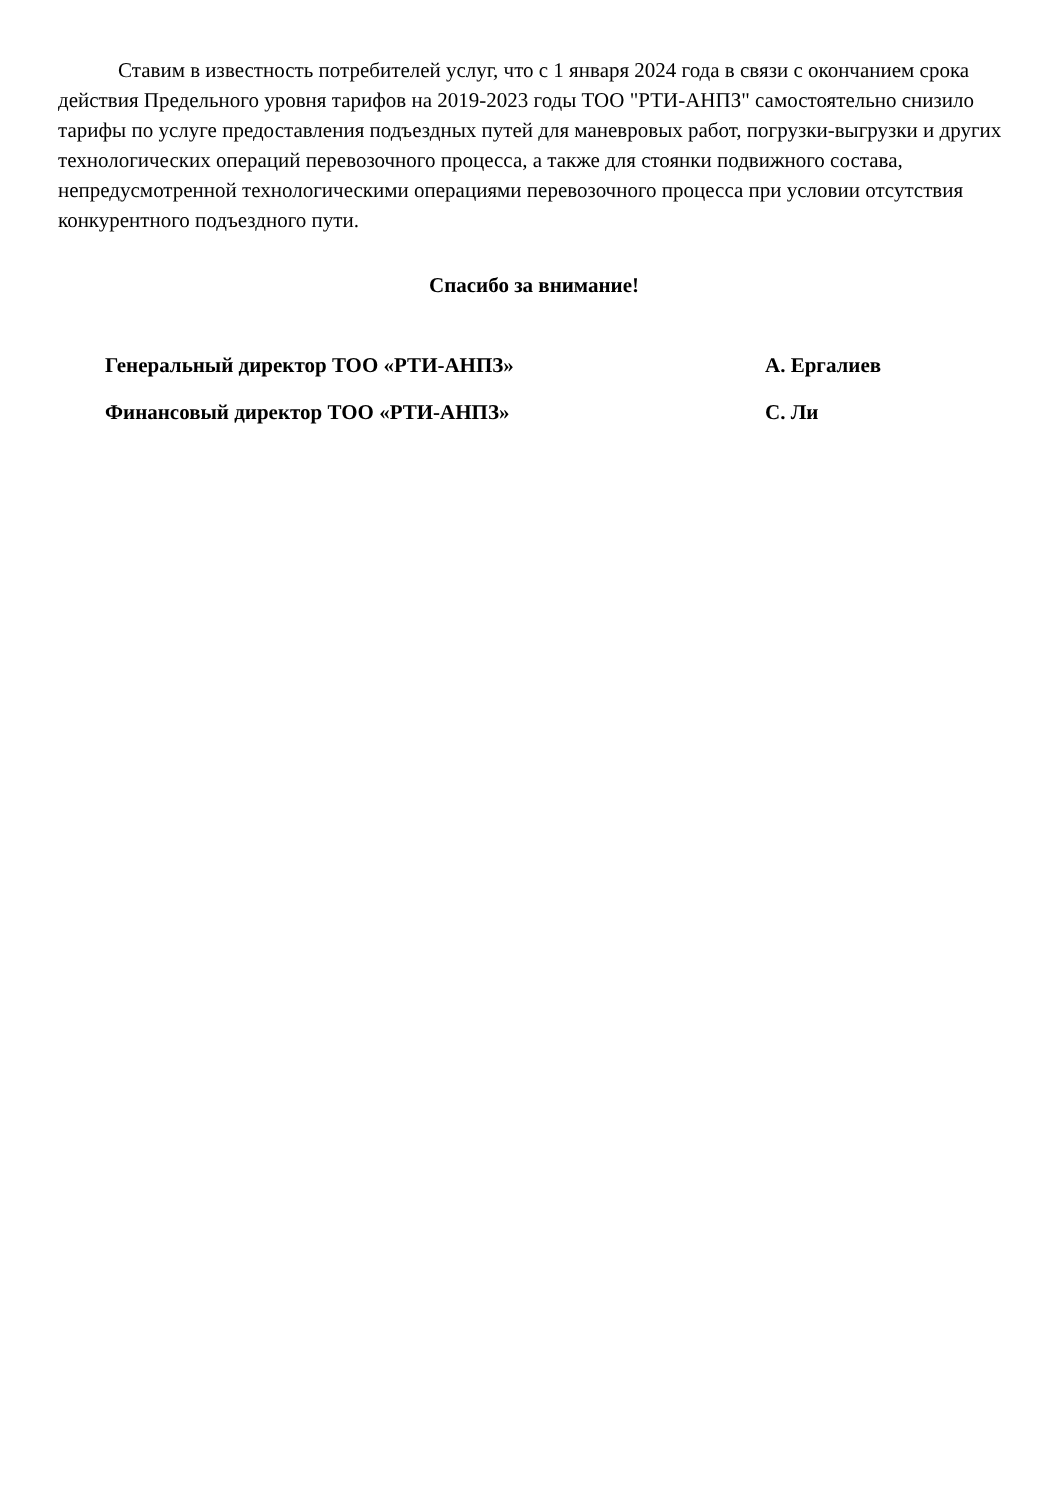Ставим в известность потребителей услуг, что с 1 января 2024 года в связи с окончанием срока действия Предельного уровня тарифов на 2019-2023 годы ТОО "РТИ-АНПЗ" самостоятельно снизило тарифы по услуге предоставления подъездных путей для маневровых работ, погрузки-выгрузки и других технологических операций перевозочного процесса, а также для стоянки подвижного состава, непредусмотренной технологическими операциями перевозочного процесса при условии отсутствия конкурентного подъездного пути.
Спасибо за внимание!
Генеральный директор ТОО «РТИ-АНПЗ» А. Ергалиев
Финансовый директор ТОО «РТИ-АНПЗ» С. Ли